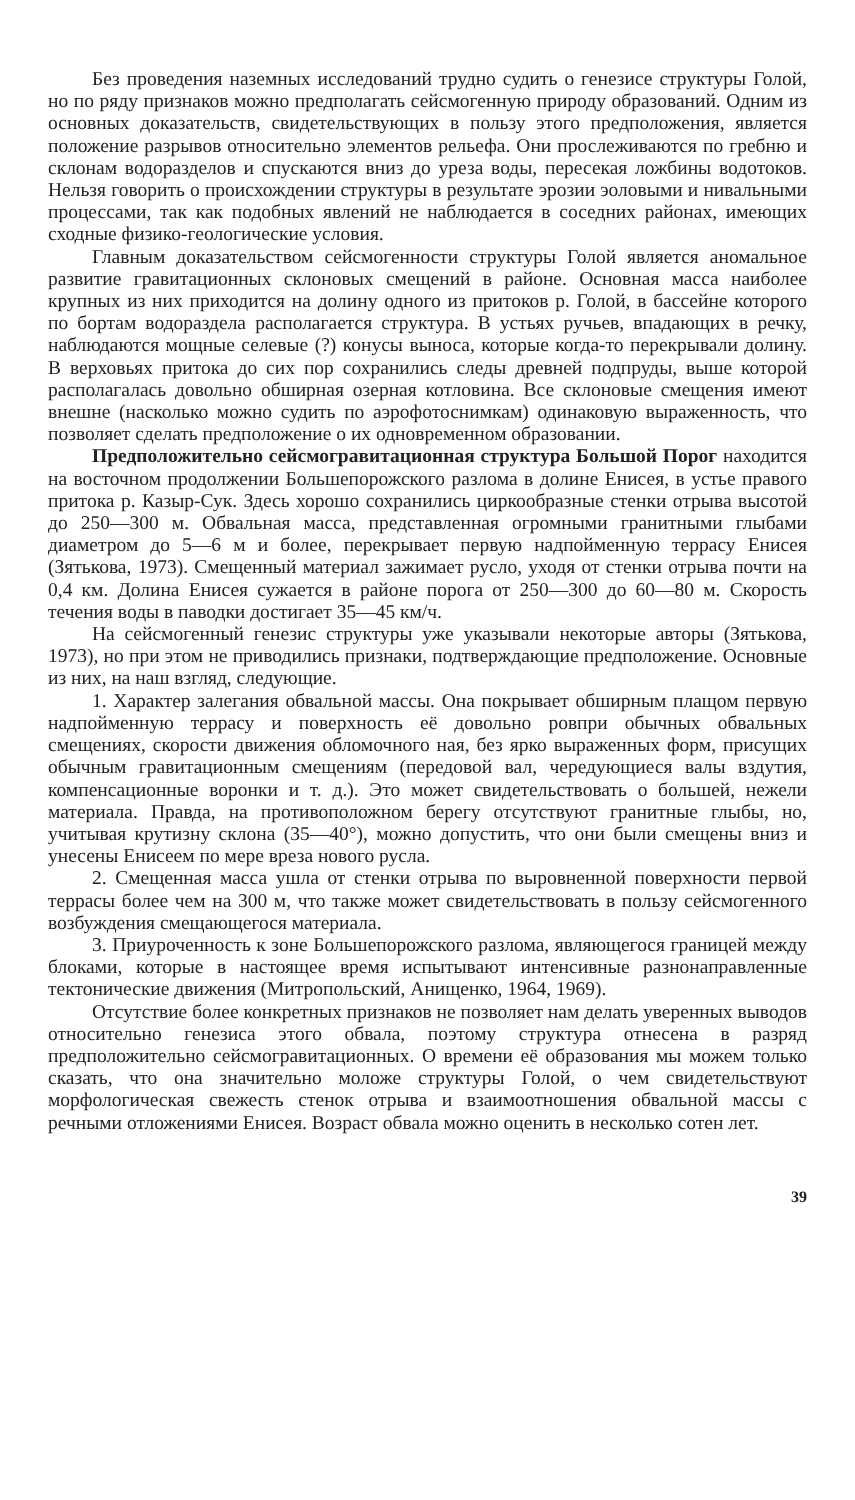Без проведения наземных исследований трудно судить о генезисе структуры Голой, но по ряду признаков можно предполагать сейсмогенную природу образований. Одним из основных доказательств, свидетельствующих в пользу этого предположения, является положение разрывов относительно элементов рельефа. Они прослеживаются по гребню и склонам водоразделов и спускаются вниз до уреза воды, пересекая ложбины водотоков. Нельзя говорить о происхождении структуры в результате эрозии эоловыми и нивальными процессами, так как подобных явлений не наблюдается в соседних районах, имеющих сходные физико-геологические условия.
Главным доказательством сейсмогенности структуры Голой является аномальное развитие гравитационных склоновых смещений в районе. Основная масса наиболее крупных из них приходится на долину одного из притоков р. Голой, в бассейне которого по бортам водораздела располагается структура. В устьях ручьев, впадающих в речку, наблюдаются мощные селевые (?) конусы выноса, которые когда-то перекрывали долину. В верховьях притока до сих пор сохранились следы древней подпруды, выше которой располагалась довольно обширная озерная котловина. Все склоновые смещения имеют внешне (насколько можно судить по аэрофотоснимкам) одинаковую выраженность, что позволяет сделать предположение о их одновременном образовании.
Предположительно сейсмогравитационная структура Большой Порог находится на восточном продолжении Большепорожского разлома в долине Енисея, в устье правого притока р. Казыр-Сук. Здесь хорошо сохранились циркообразные стенки отрыва высотой до 250—300 м. Обвальная масса, представленная огромными гранитными глыбами диаметром до 5—6 м и более, перекрывает первую надпойменную террасу Енисея (Зятькова, 1973). Смещенный материал зажимает русло, уходя от стенки отрыва почти на 0,4 км. Долина Енисея сужается в районе порога от 250—300 до 60—80 м. Скорость течения воды в паводки достигает 35—45 км/ч.
На сейсмогенный генезис структуры уже указывали некоторые авторы (Зятькова, 1973), но при этом не приводились признаки, подтверждающие предположение. Основные из них, на наш взгляд, следующие.
1. Характер залегания обвальной массы. Она покрывает обширным плащом первую надпойменную террасу и поверхность её довольно ровпри обычных обвальных смещениях, скорости движения обломочного ная, без ярко выраженных форм, присущих обычным гравитационным смещениям (передовой вал, чередующиеся валы вздутия, компенсационные воронки и т. д.). Это может свидетельствовать о большей, нежели материала. Правда, на противоположном берегу отсутствуют гранитные глыбы, но, учитывая крутизну склона (35—40°), можно допустить, что они были смещены вниз и унесены Енисеем по мере вреза нового русла.
2. Смещенная масса ушла от стенки отрыва по выровненной поверхности первой террасы более чем на 300 м, что также может свидетельствовать в пользу сейсмогенного возбуждения смещающегося материала.
3. Приуроченность к зоне Большепорожского разлома, являющегося границей между блоками, которые в настоящее время испытывают интенсивные разнонаправленные тектонические движения (Митропольский, Анищенко, 1964, 1969).
Отсутствие более конкретных признаков не позволяет нам делать уверенных выводов относительно генезиса этого обвала, поэтому структура отнесена в разряд предположительно сейсмогравитационных. О времени её образования мы можем только сказать, что она значительно моложе структуры Голой, о чем свидетельствуют морфологическая свежесть стенок отрыва и взаимоотношения обвальной массы с речными отложениями Енисея. Возраст обвала можно оценить в несколько сотен лет.
39